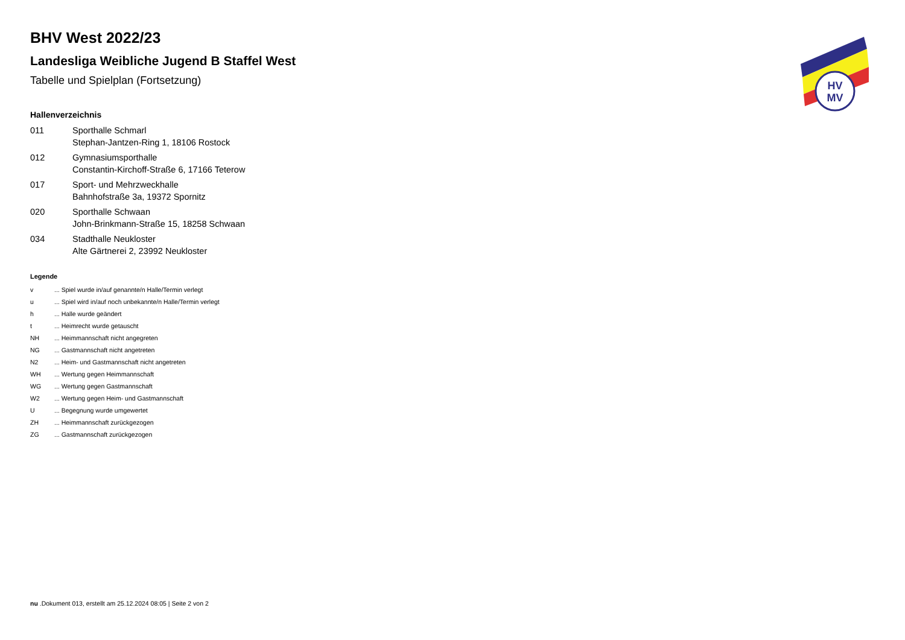HV
MV
BHV West 2022/23
Landesliga Weibliche Jugend B Staffel West
Tabelle und Spielplan (Fortsetzung)
Hallenverzeichnis
| 011 | Sporthalle Schmarl |
| | Stephan-Jantzen-Ring 1, 18106 Rostock |
| 012 | Gymnasiumsporthalle |
| | Constantin-Kirchoff-Straße 6, 17166 Teterow |
| 017 | Sport- und Mehrzweckhalle |
| | Bahnhofstraße 3a, 19372 Spornitz |
| 020 | Sporthalle Schwaan |
| | John-Brinkmann-Straße 15, 18258 Schwaan |
| 034 | Stadthalle Neukloster |
| | Alte Gärtnerei 2, 23992 Neukloster |
Legende
| v | ... Spiel wurde in/auf genannte/n Halle/Termin verlegt |
| u | ... Spiel wird in/auf noch unbekannte/n Halle/Termin verlegt |
| h | ... Halle wurde geändert |
| t | ... Heimrecht wurde getauscht |
| NH | ... Heimmannschaft nicht angegreten |
| NG | ... Gastmannschaft nicht angetreten |
| N2 | ... Heim- und Gastmannschaft nicht angetreten |
| WH | ... Wertung gegen Heimmannschaft |
| WG | ... Wertung gegen Gastmannschaft |
| W2 | ... Wertung gegen Heim- und Gastmannschaft |
| U | ... Begegnung wurde umgewertet |
| ZH | ... Heimmannschaft zurückgezogen |
| ZG | ... Gastmannschaft zurückgezogen |
nu .Dokument 013, erstellt am 25.12.2024 08:05 | Seite 2 von 2